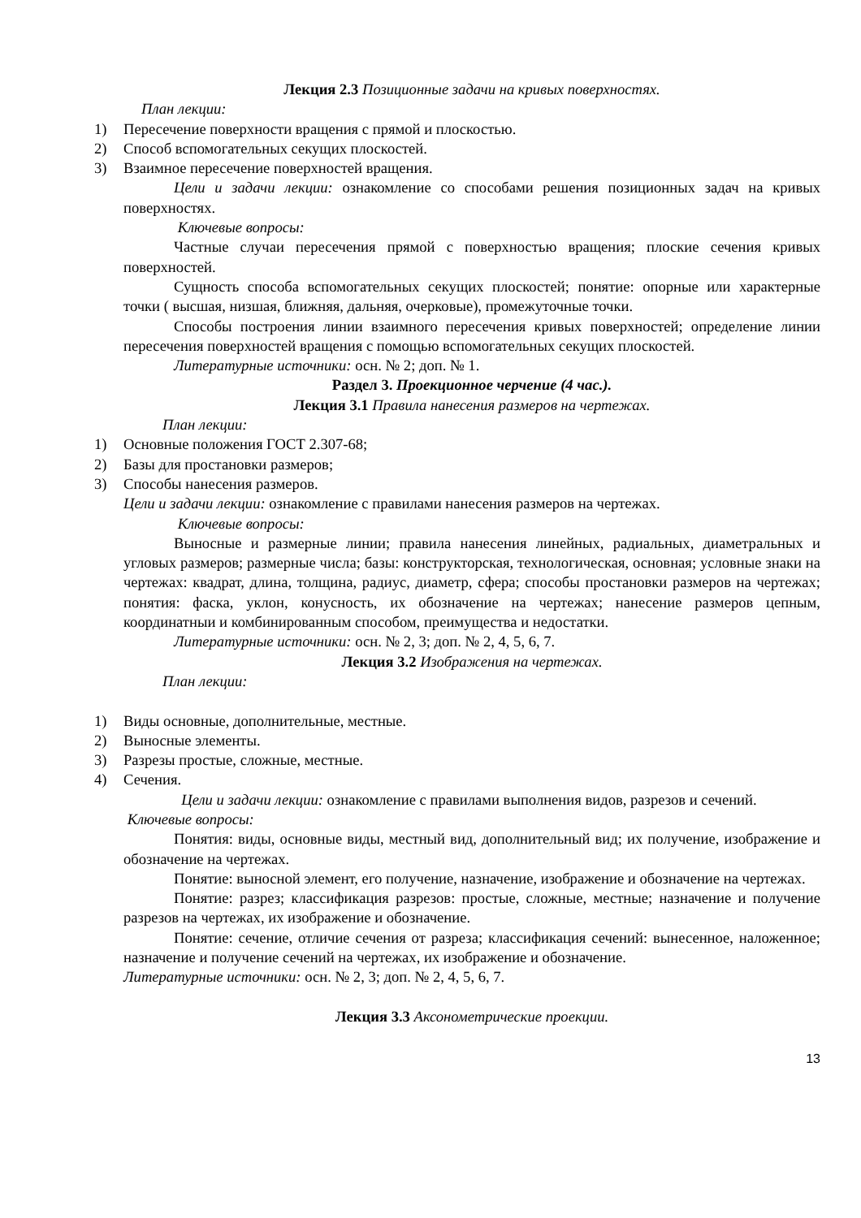Лекция 2.3 Позиционные задачи на кривых поверхностях.
План лекции:
1) Пересечение поверхности вращения с прямой и плоскостью.
2) Способ вспомогательных секущих плоскостей.
3) Взаимное пересечение поверхностей вращения.
Цели и задачи лекции: ознакомление со способами решения позиционных задач на кривых поверхностях.
Ключевые вопросы:
Частные случаи пересечения прямой с поверхностью вращения; плоские сечения кривых поверхностей.
Сущность способа вспомогательных секущих плоскостей; понятие: опорные или характерные точки ( высшая, низшая, ближняя, дальняя, очерковые), промежуточные точки.
Способы построения линии взаимного пересечения кривых поверхностей; определение линии пересечения поверхностей вращения с помощью вспомогательных секущих плоскостей.
Литературные источники: осн. № 2; доп. № 1.
Раздел 3. Проекционное черчение (4 час.).
Лекция 3.1 Правила нанесения размеров на чертежах.
План лекции:
1) Основные положения ГОСТ 2.307-68;
2) Базы для простановки размеров;
3) Способы нанесения размеров.
Цели и задачи лекции: ознакомление с правилами нанесения размеров на чертежах.
Ключевые вопросы:
Выносные и размерные линии; правила нанесения линейных, радиальных, диаметральных и угловых размеров; размерные числа; базы: конструкторская, технологическая, основная; условные знаки на чертежах: квадрат, длина, толщина, радиус, диаметр, сфера; способы простановки размеров на чертежах; понятия: фаска, уклон, конусность, их обозначение на чертежах; нанесение размеров цепным, координатныи и комбинированным способом, преимущества и недостатки.
Литературные источники: осн. № 2, 3; доп. № 2, 4, 5, 6, 7.
Лекция 3.2 Изображения на чертежах.
План лекции:
1) Виды основные, дополнительные, местные.
2) Выносные элементы.
3) Разрезы простые, сложные, местные.
4) Сечения.
Цели и задачи лекции: ознакомление с правилами выполнения видов, разрезов и сечений.
Ключевые вопросы:
Понятия: виды, основные виды, местный вид, дополнительный вид; их получение, изображение и обозначение на чертежах.
Понятие: выносной элемент, его получение, назначение, изображение и обозначение на чертежах.
Понятие: разрез; классификация разрезов: простые, сложные, местные; назначение и получение разрезов на чертежах, их изображение и обозначение.
Понятие: сечение, отличие сечения от разреза; классификация сечений: вынесенное, наложенное; назначение и получение сечений на чертежах, их изображение и обозначение.
Литературные источники: осн. № 2, 3; доп. № 2, 4, 5, 6, 7.
Лекция 3.3 Аксонометрические проекции.
13